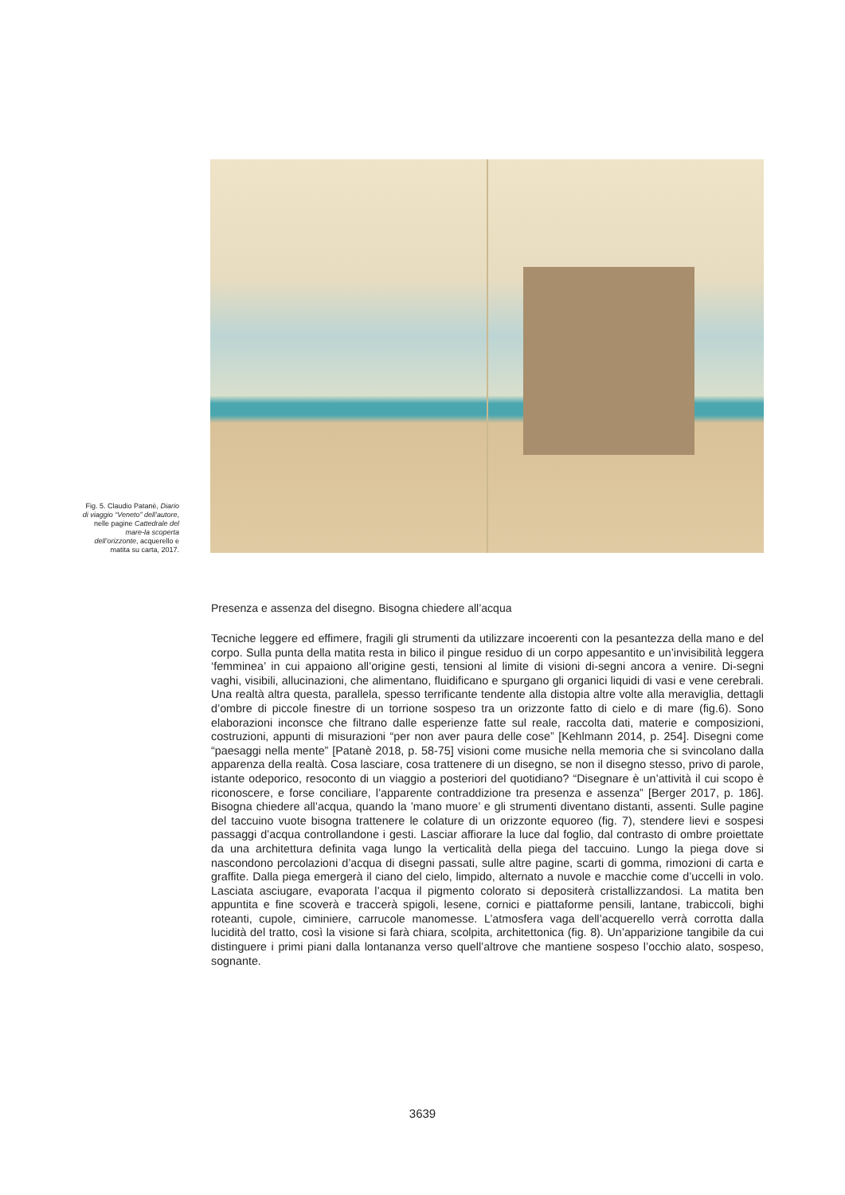Fig. 5. Claudio Patanè, Diario di viaggio “Veneto” dell’autore, nelle pagine Cattedrale del mare-la scoperta dell’orizzonte, acquerello e matita su carta, 2017.
Presenza e assenza del disegno. Bisogna chiedere all’acqua
Tecniche leggere ed effimere, fragili gli strumenti da utilizzare incoerenti con la pesantezza della mano e del corpo. Sulla punta della matita resta in bilico il pingue residuo di un corpo appesantito e un’invisibilità leggera ‘femminea’ in cui appaiono all’origine gesti, tensioni al limite di visioni di-segni ancora a venire. Di-segni vaghi, visibili, allucinazioni, che alimentano, fluidificano e spurgano gli organici liquidi di vasi e vene cerebrali. Una realtà altra questa, parallela, spesso terrificante tendente alla distopia altre volte alla meraviglia, dettagli d’ombre di piccole finestre di un torrione sospeso tra un orizzonte fatto di cielo e di mare (fig.6). Sono elaborazioni inconsce che filtrano dalle esperienze fatte sul reale, raccolta dati, materie e composizioni, costruzioni, appunti di misurazioni “per non aver paura delle cose” [Kehlmann 2014, p. 254]. Disegni come “paesaggi nella mente” [Patanè 2018, p. 58-75] visioni come musiche nella memoria che si svincolano dalla apparenza della realtà. Cosa lasciare, cosa trattenere di un disegno, se non il disegno stesso, privo di parole, istante odeporico, resoconto di un viaggio a posteriori del quotidiano? “Disegnare è un’attività il cui scopo è riconoscere, e forse conciliare, l’apparente contraddizione tra presenza e assenza” [Berger 2017, p. 186]. Bisogna chiedere all’acqua, quando la ’mano muore’ e gli strumenti diventano distanti, assenti. Sulle pagine del taccuino vuote bisogna trattenere le colature di un orizzonte equoreo (fig. 7), stendere lievi e sospesi passaggi d’acqua controllandone i gesti. Lasciar affiorare la luce dal foglio, dal contrasto di ombre proiettate da una architettura definita vaga lungo la verticalità della piega del taccuino. Lungo la piega dove si nascondono percolazioni d’acqua di disegni passati, sulle altre pagine, scarti di gomma, rimozioni di carta e graffite. Dalla piega emergerà il ciano del cielo, limpido, alternato a nuvole e macchie come d’uccelli in volo. Lasciata asciugare, evaporata l’acqua il pigmento colorato si depositerà cristallizzandosi. La matita ben appuntita e fine scoverà e traccerà spigoli, lesene, cornici e piattaforme pensili, lantane, trabiccoli, bighi roteanti, cupole, ciminiere, carrucole manomesse. L’atmosfera vaga dell’acquerello verrà corrotta dalla lucidità del tratto, così la visione si farà chiara, scolpita, architettonica (fig. 8). Un’apparizione tangibile da cui distinguere i primi piani dalla lontananza verso quell’altrove che mantiene sospeso l’occhio alato, sospeso, sognante.
3639